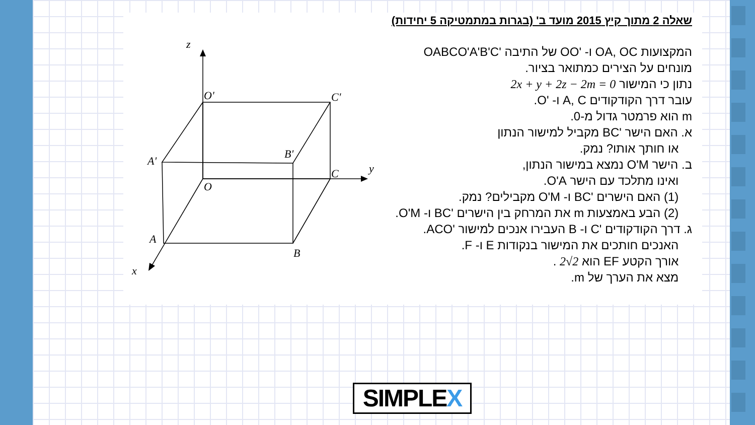z
y
x
O'
C'
A'
B'
C
O
A
B
שאלה 2 מתוך קיץ 2015 מועד ב' (בגרות במתמטיקה 5 יחידות)
המקצועות OA, OC ו- 'OO של התיבה 'OABCO'A'B'C
מונחים על הצירים כמתואר בציור.
נתון כי המישור 2x + y + 2z − 2m = 0
עובר דרך הקודקודים A, C ו- 'O.
m הוא פרמטר גדול מ-0.
א. האם הישר 'BC מקביל למישור הנתון
או חותך אותו? נמק.
ב. הישר O'M נמצא במישור הנתון,
ואינו מתלכד עם הישר O'A.
(1) האם הישרים 'BC ו- O'M מקבילים? נמק.
(2) הבע באמצעות m את המרחק בין הישרים 'BC ו- O'M.
ג. דרך הקודקודים 'C ו- B העבירו אנכים למישור 'ACO.
האנכים חותכים את המישור בנקודות E ו- F.
אורך הקטע EF הוא 2√2 .
מצא את הערך של m.
SIMPLEX